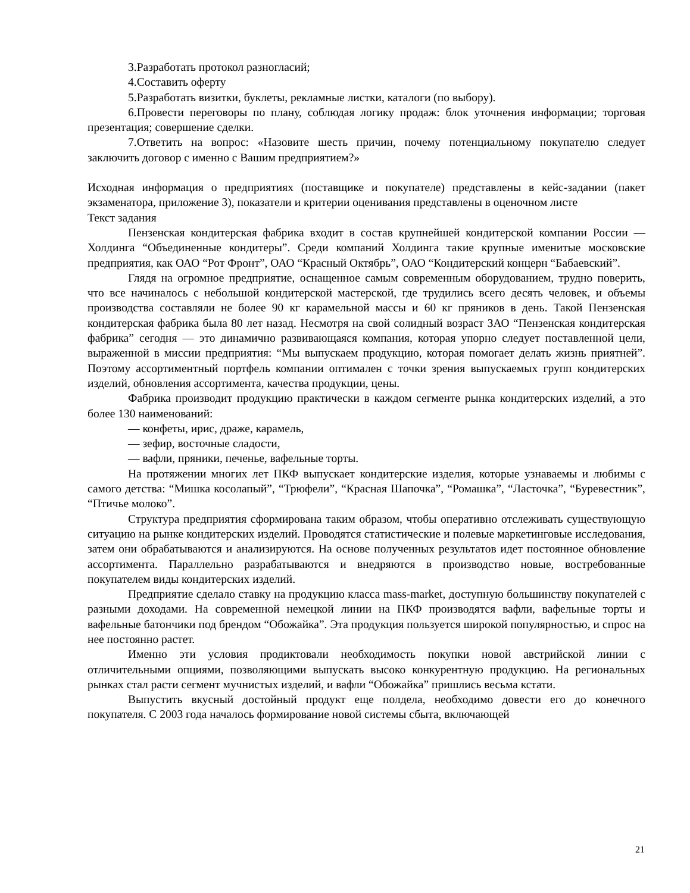3.Разработать протокол разногласий;
4.Составить оферту
5.Разработать визитки, буклеты, рекламные листки, каталоги (по выбору).
6.Провести переговоры по плану, соблюдая логику продаж: блок уточнения информации; торговая презентация; совершение сделки.
7.Ответить на вопрос: «Назовите шесть причин, почему потенциальному покупателю следует заключить договор с именно с Вашим предприятием?»
Исходная информация о предприятиях (поставщике и покупателе) представлены в кейс-задании (пакет экзаменатора, приложение 3), показатели и критерии оценивания представлены в оценочном листе
Текст задания
Пензенская кондитерская фабрика входит в состав крупнейшей кондитерской компании России — Холдинга “Объединенные кондитеры”. Среди компаний Холдинга такие крупные именитые московские предприятия, как ОАО “Рот Фронт”, ОАО “Красный Октябрь”, ОАО “Кондитерский концерн “Бабаевский”.
Глядя на огромное предприятие, оснащенное самым современным оборудованием, трудно поверить, что все начиналось с небольшой кондитерской мастерской, где трудились всего десять человек, и объемы производства составляли не более 90 кг карамельной массы и 60 кг пряников в день. Такой Пензенская кондитерская фабрика была 80 лет назад. Несмотря на свой солидный возраст ЗАО “Пензенская кондитерская фабрика” сегодня — это динамично развивающаяся компания, которая упорно следует поставленной цели, выраженной в миссии предприятия: “Мы выпускаем продукцию, которая помогает делать жизнь приятней”. Поэтому ассортиментный портфель компании оптимален с точки зрения выпускаемых групп кондитерских изделий, обновления ассортимента, качества продукции, цены.
Фабрика производит продукцию практически в каждом сегменте рынка кондитерских изделий, а это более 130 наименований:
— конфеты, ирис, драже, карамель,
— зефир, восточные сладости,
— вафли, пряники, печенье, вафельные торты.
На протяжении многих лет ПКФ выпускает кондитерские изделия, которые узнаваемы и любимы с самого детства: “Мишка косолапый”, “Трюфели”, “Красная Шапочка”, “Ромашка”, “Ласточка”, “Буревестник”, “Птичье молоко”.
Структура предприятия сформирована таким образом, чтобы оперативно отслеживать существующую ситуацию на рынке кондитерских изделий. Проводятся статистические и полевые маркетинговые исследования, затем они обрабатываются и анализируются. На основе полученных результатов идет постоянное обновление ассортимента. Параллельно разрабатываются и внедряются в производство новые, востребованные покупателем виды кондитерских изделий.
Предприятие сделало ставку на продукцию класса mass-market, доступную большинству покупателей с разными доходами. На современной немецкой линии на ПКФ производятся вафли, вафельные торты и вафельные батончики под брендом “Обожайка”. Эта продукция пользуется широкой популярностью, и спрос на нее постоянно растет.
Именно эти условия продиктовали необходимость покупки новой австрийской линии с отличительными опциями, позволяющими выпускать высоко конкурентную продукцию. На региональных рынках стал расти сегмент мучнистых изделий, и вафли “Обожайка” пришлись весьма кстати.
Выпустить вкусный достойный продукт еще полдела, необходимо довести его до конечного покупателя. С 2003 года началось формирование новой системы сбыта, включающей
21